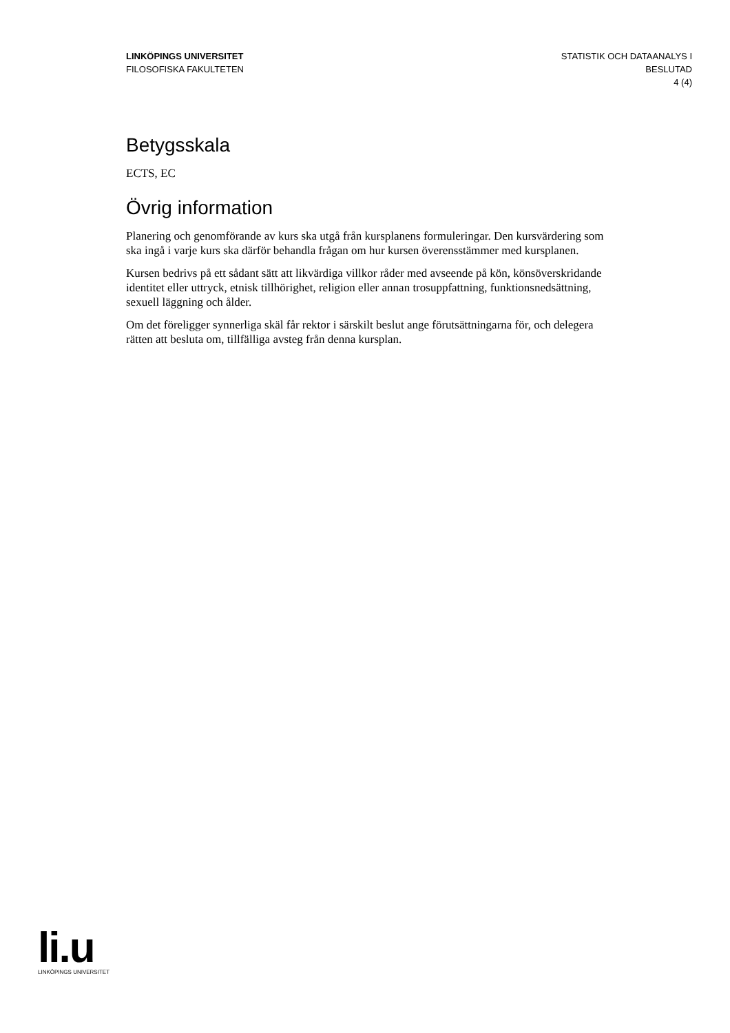LINKÖPINGS UNIVERSITET
FILOSOFISKA FAKULTETEN
STATISTIK OCH DATAANALYS I
BESLUTAD
4 (4)
Betygsskala
ECTS, EC
Övrig information
Planering och genomförande av kurs ska utgå från kursplanens formuleringar. Den kursvärdering som ska ingå i varje kurs ska därför behandla frågan om hur kursen överensstämmer med kursplanen.
Kursen bedrivs på ett sådant sätt att likvärdiga villkor råder med avseende på kön, könsöverskridande identitet eller uttryck, etnisk tillhörighet, religion eller annan trosuppfattning, funktionsnedsättning, sexuell läggning och ålder.
Om det föreligger synnerliga skäl får rektor i särskilt beslut ange förutsättningarna för, och delegera rätten att besluta om, tillfälliga avsteg från denna kursplan.
li.u
LINKÖPINGS UNIVERSITET